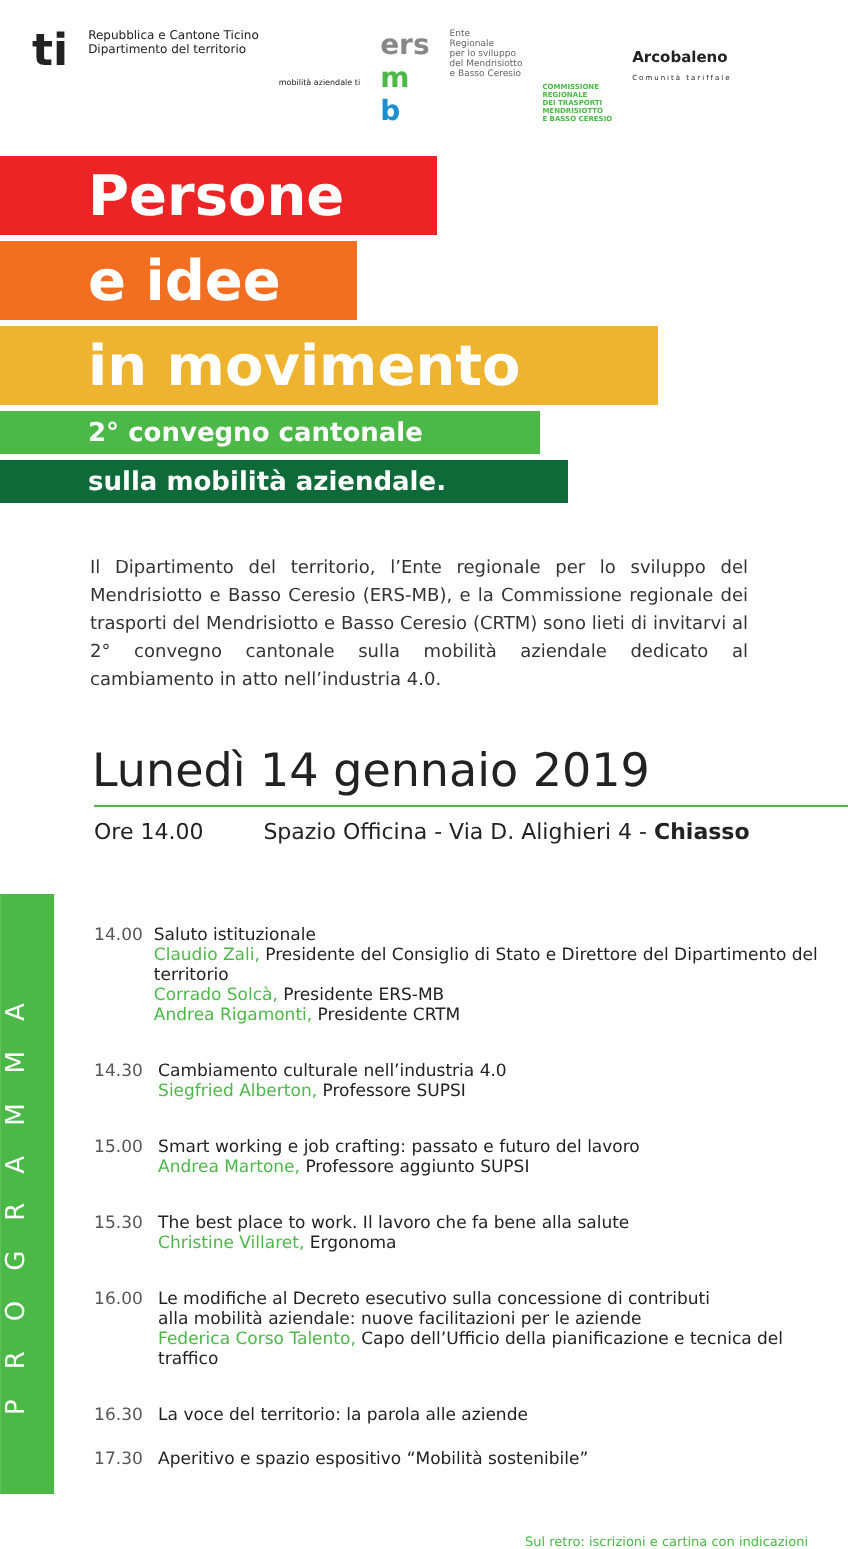ti
Repubblica e Cantone Ticino
Dipartimento del territorio
mobilità aziendale ti
ers
m
b
Ente
Regionale
per lo sviluppo
del Mendrisiotto
e Basso Ceresio
COMMISSIONE
REGIONALE
DEI TRASPORTI
MENDRISIOTTO
E BASSO CERESIO
Arcobaleno
Comunità tariffale
Persone
e idee
in movimento
2° convegno cantonale
sulla mobilità aziendale.
Il Dipartimento del territorio, l’Ente regionale per lo sviluppo del Mendrisiotto e Basso Ceresio (ERS-MB), e la Commissione regionale dei trasporti del Mendrisiotto e Basso Ceresio (CRTM) sono lieti di invitarvi al 2° convegno cantonale sulla mobilità aziendale dedicato al cambiamento in atto nell’industria 4.0.
Lunedì 14 gennaio 2019
Ore 14.00 Spazio Officina - Via D. Alighieri 4 - Chiasso
PROGRAMMA
14.00 Saluto istituzionale
Claudio Zali, Presidente del Consiglio di Stato e Direttore del Dipartimento del territorio
Corrado Solcà, Presidente ERS-MB
Andrea Rigamonti, Presidente CRTM
14.30 Cambiamento culturale nell’industria 4.0
Siegfried Alberton, Professore SUPSI
15.00 Smart working e job crafting: passato e futuro del lavoro
Andrea Martone, Professore aggiunto SUPSI
15.30 The best place to work. Il lavoro che fa bene alla salute
Christine Villaret, Ergonoma
16.00 Le modifiche al Decreto esecutivo sulla concessione di contributi
alla mobilità aziendale: nuove facilitazioni per le aziende
Federica Corso Talento, Capo dell’Ufficio della pianificazione e tecnica del traffico
16.30 La voce del territorio: la parola alle aziende
17.30 Aperitivo e spazio espositivo “Mobilità sostenibile”
Sul retro: iscrizioni e cartina con indicazioni